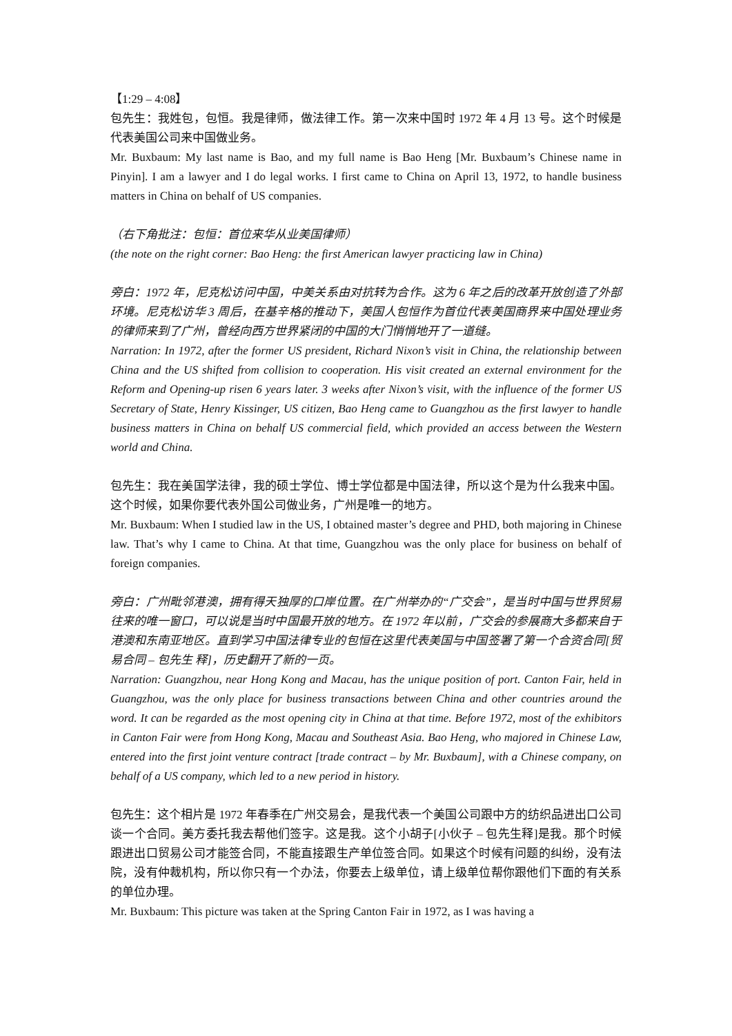【1:29 – 4:08】
包先生：我姓包，包恒。我是律师，做法律工作。第一次来中国时 1972 年 4 月 13 号。这个时候是代表美国公司来中国做业务。
Mr. Buxbaum: My last name is Bao, and my full name is Bao Heng [Mr. Buxbaum’s Chinese name in Pinyin]. I am a lawyer and I do legal works. I first came to China on April 13, 1972, to handle business matters in China on behalf of US companies.
（右下角批注：包恒：首位来华从业美国律师）
(the note on the right corner: Bao Heng: the first American lawyer practicing law in China)
旁白：1972 年，尼克松访问中国，中美关系由对抗转为合作。这为 6 年之后的改革开放创造了外部环境。尼克松访华 3 周后，在基辛格的推动下，美国人包恒作为首位代表美国商界来中国处理业务的律师来到了广州，曾经向西方世界紧闭的中国的大门悄悄地开了一道缝。
Narration: In 1972, after the former US president, Richard Nixon’s visit in China, the relationship between China and the US shifted from collision to cooperation. His visit created an external environment for the Reform and Opening-up risen 6 years later. 3 weeks after Nixon’s visit, with the influence of the former US Secretary of State, Henry Kissinger, US citizen, Bao Heng came to Guangzhou as the first lawyer to handle business matters in China on behalf US commercial field, which provided an access between the Western world and China.
包先生：我在美国学法律，我的硕士学位、博士学位都是中国法律，所以这个是为什么我来中国。这个时候，如果你要代表外国公司做业务，广州是唯一的地方。
Mr. Buxbaum: When I studied law in the US, I obtained master’s degree and PHD, both majoring in Chinese law. That’s why I came to China. At that time, Guangzhou was the only place for business on behalf of foreign companies.
旁白：广州毗邻港澳，拥有得天独厚的口岸位置。在广州举办的“广交会”，是当时中国与世界贸易往来的唯一窗口，可以说是当时中国最开放的地方。在 1972 年以前，广交会的参展商大多都来自于港澳和东南亚地区。直到学习中国法律专业的包恒在这里代表美国与中国签署了第一个合资合同[贸易合同 – 包先生 释]，历史翻开了新的一页。
Narration: Guangzhou, near Hong Kong and Macau, has the unique position of port. Canton Fair, held in Guangzhou, was the only place for business transactions between China and other countries around the word. It can be regarded as the most opening city in China at that time. Before 1972, most of the exhibitors in Canton Fair were from Hong Kong, Macau and Southeast Asia. Bao Heng, who majored in Chinese Law, entered into the first joint venture contract [trade contract – by Mr. Buxbaum], with a Chinese company, on behalf of a US company, which led to a new period in history.
包先生：这个相片是 1972 年春季在广州交易会，是我代表一个美国公司跟中方的纺织品进出口公司谈一个合同。美方委托我去帮他们签字。这是我。这个小胡子[小伙子 – 包先生释]是我。那个时候跟进出口贸易公司才能签合同，不能直接跟生产单位签合同。如果这个时候有问题的纠纷，没有法院，没有仲裁机构，所以你只有一个办法，你要去上级单位，请上级单位帮你跟他们下面的有关系的单位办理。
Mr. Buxbaum: This picture was taken at the Spring Canton Fair in 1972, as I was having a